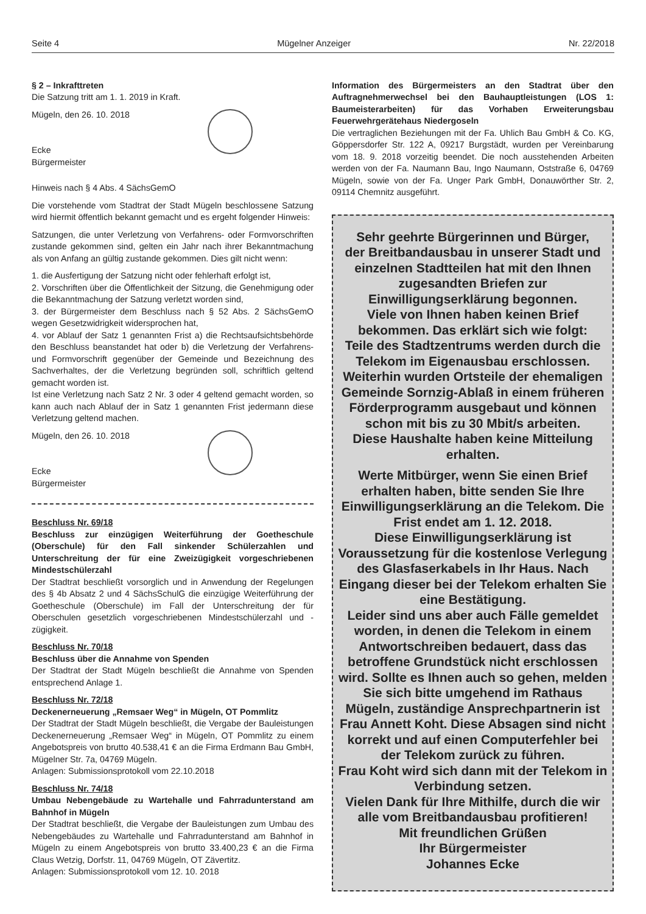Seite 4 Mügelner Anzeiger Nr. 22/2018
§ 2 – Inkrafttreten
Die Satzung tritt am 1. 1. 2019 in Kraft.
Mügeln, den 26. 10. 2018
Ecke
Bürgermeister
Hinweis nach § 4 Abs. 4 SächsGemO
Die vorstehende vom Stadtrat der Stadt Mügeln beschlossene Satzung wird hiermit öffentlich bekannt gemacht und es ergeht folgender Hinweis:
Satzungen, die unter Verletzung von Verfahrens- oder Formvorschriften zustande gekommen sind, gelten ein Jahr nach ihrer Bekanntmachung als von Anfang an gültig zustande gekommen. Dies gilt nicht wenn:
1. die Ausfertigung der Satzung nicht oder fehlerhaft erfolgt ist,
2. Vorschriften über die Öffentlichkeit der Sitzung, die Genehmigung oder die Bekanntmachung der Satzung verletzt worden sind,
3. der Bürgermeister dem Beschluss nach § 52 Abs. 2 SächsGemO wegen Gesetzwidrigkeit widersprochen hat,
4. vor Ablauf der Satz 1 genannten Frist a) die Rechtsaufsichtsbehörde den Beschluss beanstandet hat oder b) die Verletzung der Verfahrens- und Formvorschrift gegenüber der Gemeinde und Bezeichnung des Sachverhaltes, der die Verletzung begründen soll, schriftlich geltend gemacht worden ist.
Ist eine Verletzung nach Satz 2 Nr. 3 oder 4 geltend gemacht worden, so kann auch nach Ablauf der in Satz 1 genannten Frist jedermann diese Verletzung geltend machen.
Mügeln, den 26. 10. 2018
Ecke
Bürgermeister
Beschluss Nr. 69/18
Beschluss zur einzügigen Weiterführung der Goetheschule (Oberschule) für den Fall sinkender Schülerzahlen und Unterschreitung der für eine Zweizügigkeit vorgeschriebenen Mindestschülerzahl
Der Stadtrat beschließt vorsorglich und in Anwendung der Regelungen des § 4b Absatz 2 und 4 SächsSchulG die einzügige Weiterführung der Goetheschule (Oberschule) im Fall der Unterschreitung der für Oberschulen gesetzlich vorgeschriebenen Mindestschülerzahl und -zügigkeit.
Beschluss Nr. 70/18
Beschluss über die Annahme von Spenden
Der Stadtrat der Stadt Mügeln beschließt die Annahme von Spenden entsprechend Anlage 1.
Beschluss Nr. 72/18
Deckenerneuerung „Remsaer Weg“ in Mügeln, OT Pommlitz
Der Stadtrat der Stadt Mügeln beschließt, die Vergabe der Bauleistungen Deckenerneuerung „Remsaer Weg“ in Mügeln, OT Pommlitz zu einem Angebotspreis von brutto 40.538,41 € an die Firma Erdmann Bau GmbH, Mügelner Str. 7a, 04769 Mügeln.
Anlagen: Submissionsprotokoll vom 22.10.2018
Beschluss Nr. 74/18
Umbau Nebengebäude zu Wartehalle und Fahrradunterstand am Bahnhof in Mügeln
Der Stadtrat beschließt, die Vergabe der Bauleistungen zum Umbau des Nebengebäudes zu Wartehalle und Fahrradunterstand am Bahnhof in Mügeln zu einem Angebotspreis von brutto 33.400,23 € an die Firma Claus Wetzig, Dorfstr. 11, 04769 Mügeln, OT Zävertitz.
Anlagen: Submissionsprotokoll vom 12. 10. 2018
Information des Bürgermeisters an den Stadtrat über den Auftragnehmerwechsel bei den Bauhauptleistungen (LOS 1: Baumeisterarbeiten) für das Vorhaben Erweiterungsbau Feuerwehrgerätehaus Niedergoseln
Die vertraglichen Beziehungen mit der Fa. Uhlich Bau GmbH & Co. KG, Göppersdorfer Str. 122 A, 09217 Burgstädt, wurden per Vereinbarung vom 18. 9. 2018 vorzeitig beendet. Die noch ausstehenden Arbeiten werden von der Fa. Naumann Bau, Ingo Naumann, Oststraße 6, 04769 Mügeln, sowie von der Fa. Unger Park GmbH, Donauwörther Str. 2, 09114 Chemnitz ausgeführt.
Sehr geehrte Bürgerinnen und Bürger,
der Breitbandausbau in unserer Stadt und einzelnen Stadtteilen hat mit den Ihnen zugesandten Briefen zur Einwilligungserklärung begonnen.
Viele von Ihnen haben keinen Brief bekommen. Das erklärt sich wie folgt:
Teile des Stadtzentrums werden durch die Telekom im Eigenausbau erschlossen.
Weiterhin wurden Ortsteile der ehemaligen Gemeinde Sornzig-Ablaß in einem früheren Förderprogramm ausgebaut und können schon mit bis zu 30 Mbit/s arbeiten.
Diese Haushalte haben keine Mitteilung erhalten.
Werte Mitbürger, wenn Sie einen Brief erhalten haben, bitte senden Sie Ihre Einwilligungserklärung an die Telekom. Die Frist endet am 1. 12. 2018.
Diese Einwilligungserklärung ist Voraussetzung für die kostenlose Verlegung des Glasfaserkabels in Ihr Haus. Nach Eingang dieser bei der Telekom erhalten Sie eine Bestätigung.
Leider sind uns aber auch Fälle gemeldet worden, in denen die Telekom in einem Antwortschreiben bedauert, dass das betroffene Grundstück nicht erschlossen wird. Sollte es Ihnen auch so gehen, melden Sie sich bitte umgehend im Rathaus Mügeln, zuständige Ansprechpartnerin ist Frau Annett Koht. Diese Absagen sind nicht korrekt und auf einen Computerfehler bei der Telekom zurück zu führen.
Frau Koht wird sich dann mit der Telekom in Verbindung setzen.
Vielen Dank für Ihre Mithilfe, durch die wir alle vom Breitbandausbau profitieren!
Mit freundlichen Grüßen
Ihr Bürgermeister
Johannes Ecke